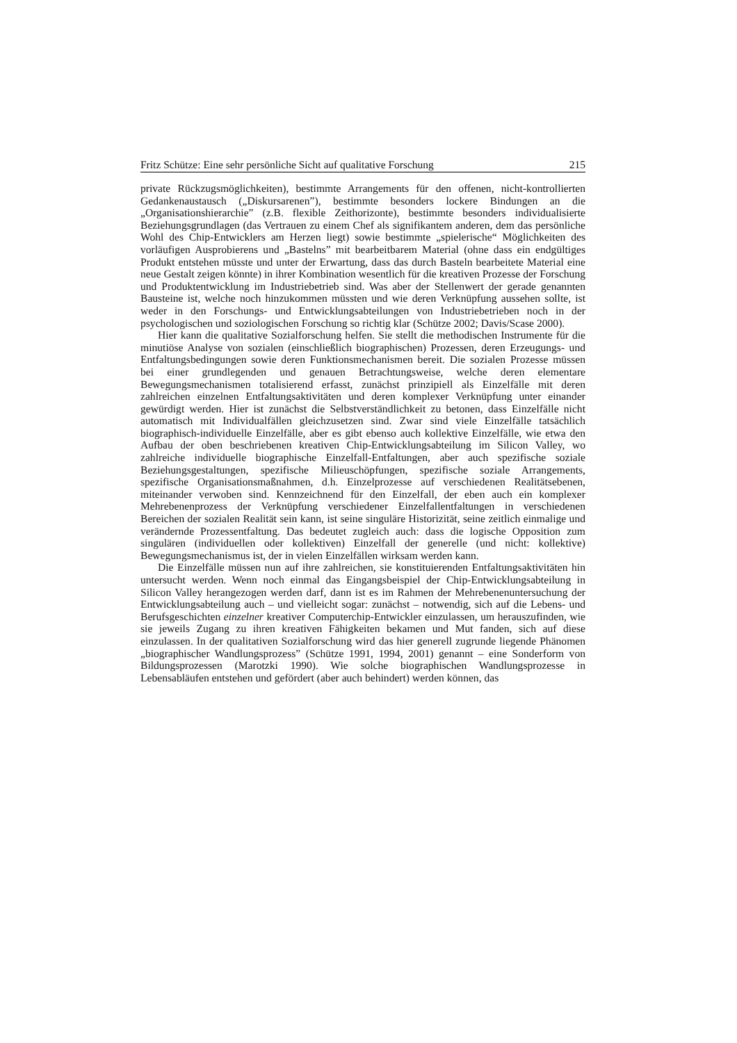Fritz Schütze: Eine sehr persönliche Sicht auf qualitative Forschung 215
private Rückzugsmöglichkeiten), bestimmte Arrangements für den offenen, nicht-kontrollierten Gedankenaustausch („Diskursarenen”), bestimmte besonders lockere Bindungen an die „Organisationshierarchie” (z.B. flexible Zeithorizonte), bestimmte besonders individualisierte Beziehungsgrundlagen (das Vertrauen zu einem Chef als signifikantem anderen, dem das persönliche Wohl des Chip-Entwicklers am Herzen liegt) sowie bestimmte „spielerische“ Möglichkeiten des vorläufigen Ausprobierens und „Bastelns” mit bearbeitbarem Material (ohne dass ein endgültiges Produkt entstehen müsste und unter der Erwartung, dass das durch Basteln bearbeitete Material eine neue Gestalt zeigen könnte) in ihrer Kombination wesentlich für die kreativen Prozesse der Forschung und Produktentwicklung im Industriebetrieb sind. Was aber der Stellenwert der gerade genannten Bausteine ist, welche noch hinzukommen müssten und wie deren Verknüpfung aussehen sollte, ist weder in den Forschungs- und Entwicklungsabteilungen von Industriebetrieben noch in der psychologischen und soziologischen Forschung so richtig klar (Schütze 2002; Davis/Scase 2000).
Hier kann die qualitative Sozialforschung helfen. Sie stellt die methodischen Instrumente für die minutiöse Analyse von sozialen (einschließlich biographischen) Prozessen, deren Erzeugungs- und Entfaltungsbedingungen sowie deren Funktionsmechanismen bereit. Die sozialen Prozesse müssen bei einer grundlegenden und genauen Betrachtungsweise, welche deren elementare Bewegungsmechanismen totalisierend erfasst, zunächst prinzipiell als Einzelfälle mit deren zahlreichen einzelnen Entfaltungsaktivitäten und deren komplexer Verknüpfung unter einander gewürdigt werden. Hier ist zunächst die Selbstverständlichkeit zu betonen, dass Einzelfälle nicht automatisch mit Individualfällen gleichzusetzen sind. Zwar sind viele Einzelfälle tatsächlich biographisch-individuelle Einzelfälle, aber es gibt ebenso auch kollektive Einzelfälle, wie etwa den Aufbau der oben beschriebenen kreativen Chip-Entwicklungsabteilung im Silicon Valley, wo zahlreiche individuelle biographische Einzelfall-Entfaltungen, aber auch spezifische soziale Beziehungsgestaltungen, spezifische Milieuschöpfungen, spezifische soziale Arrangements, spezifische Organisationsmaßnahmen, d.h. Einzelprozesse auf verschiedenen Realitätsebenen, miteinander verwoben sind. Kennzeichnend für den Einzelfall, der eben auch ein komplexer Mehrebenenprozess der Verknüpfung verschiedener Einzelfallentfaltungen in verschiedenen Bereichen der sozialen Realität sein kann, ist seine singuläre Historizität, seine zeitlich einmalige und verändernde Prozessentfaltung. Das bedeutet zugleich auch: dass die logische Opposition zum singulären (individuellen oder kollektiven) Einzelfall der generelle (und nicht: kollektive) Bewegungsmechanismus ist, der in vielen Einzelfällen wirksam werden kann.
Die Einzelfälle müssen nun auf ihre zahlreichen, sie konstituierenden Entfaltungsaktivitäten hin untersucht werden. Wenn noch einmal das Eingangsbeispiel der Chip-Entwicklungsabteilung in Silicon Valley herangezogen werden darf, dann ist es im Rahmen der Mehrebenenuntersuchung der Entwicklungsabteilung auch – und vielleicht sogar: zunächst – notwendig, sich auf die Lebens- und Berufsgeschichten einzelner kreativer Computerchip-Entwickler einzulassen, um herauszufinden, wie sie jeweils Zugang zu ihren kreativen Fähigkeiten bekamen und Mut fanden, sich auf diese einzulassen. In der qualitativen Sozialforschung wird das hier generell zugrunde liegende Phänomen „biographischer Wandlungsprozess” (Schütze 1991, 1994, 2001) genannt – eine Sonderform von Bildungsprozessen (Marotzki 1990). Wie solche biographischen Wandlungsprozesse in Lebensabläufen entstehen und gefördert (aber auch behindert) werden können, das